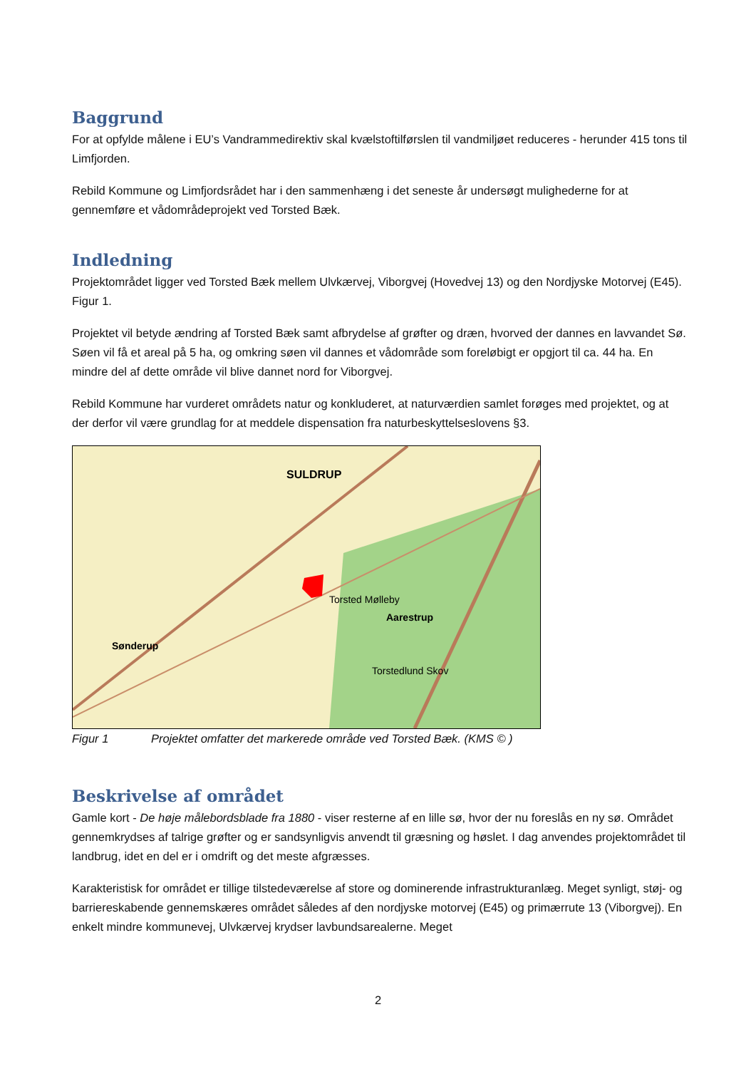Baggrund
For at opfylde målene i EU’s Vandrammedirektiv skal kvælstoftilførslen til vandmiljøet reduceres - herunder 415 tons til Limfjorden.
Rebild Kommune og Limfjordsrådet har i den sammenhæng i det seneste år undersøgt mulighederne for at gennemføre et vådområdeprojekt ved Torsted Bæk.
Indledning
Projektområdet ligger ved Torsted Bæk mellem Ulvkærvej, Viborgvej (Hovedvej 13) og den Nordjyske Motorvej (E45). Figur 1.
Projektet vil betyde ændring af Torsted Bæk samt afbrydelse af grøfter og dræn, hvorved der dannes en lavvandet Sø. Søen vil få et areal på 5 ha, og omkring søen vil dannes et vådområde som foreløbigt er opgjort til ca. 44 ha. En mindre del af dette område vil blive dannet nord for Viborgvej.
Rebild Kommune har vurderet områdets natur og konkluderet, at naturværdien samlet forøges med projektet, og at der derfor vil være grundlag for at meddele dispensation fra naturbeskyttelseslovens §3.
SULDRUP
Torsted Mølleby
Aarestrup
Sønderup
Torstedlund Skov
Figur 1 Projektet omfatter det markerede område ved Torsted Bæk. (KMS © )
Beskrivelse af området
Gamle kort - De høje målebordsblade fra 1880 - viser resterne af en lille sø, hvor der nu foreslås en ny sø. Området gennemkrydses af talrige grøfter og er sandsynligvis anvendt til græsning og høslet. I dag anvendes projektområdet til landbrug, idet en del er i omdrift og det meste afgræsses.
Karakteristisk for området er tillige tilstedeværelse af store og dominerende infrastrukturanlæg. Meget synligt, støj- og barriereskabende gennemskæres området således af den nordjyske motorvej (E45) og primærrute 13 (Viborgvej). En enkelt mindre kommunevej, Ulvkærvej krydser lavbundsarealerne. Meget
2